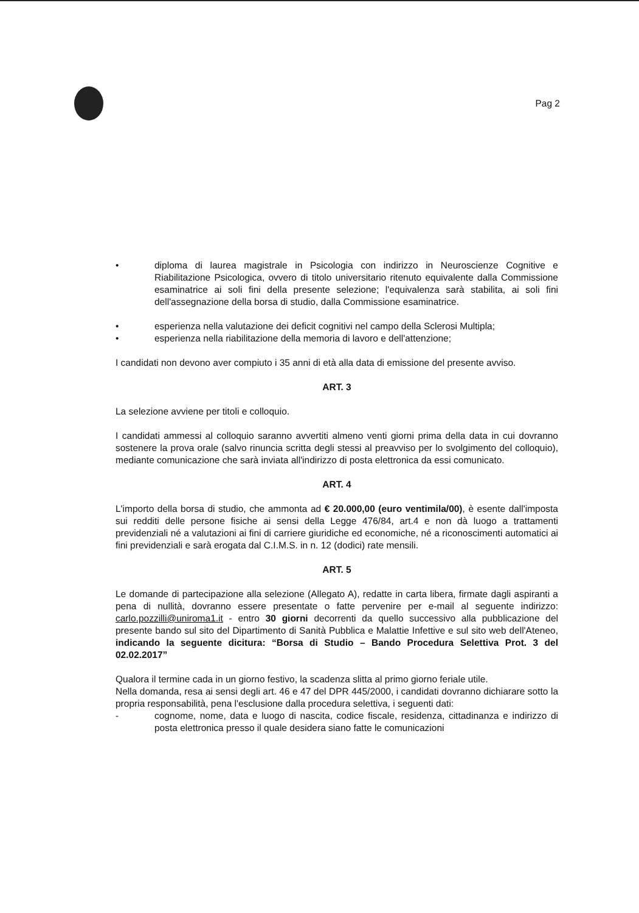Pag 2
• diploma di laurea magistrale in Psicologia con indirizzo in Neuroscienze Cognitive e Riabilitazione Psicologica, ovvero di titolo universitario ritenuto equivalente dalla Commissione esaminatrice ai soli fini della presente selezione; l'equivalenza sarà stabilita, ai soli fini dell'assegnazione della borsa di studio, dalla Commissione esaminatrice.
• esperienza nella valutazione dei deficit cognitivi nel campo della Sclerosi Multipla;
• esperienza nella riabilitazione della memoria di lavoro e dell'attenzione;
I candidati non devono aver compiuto i 35 anni di età alla data di emissione del presente avviso.
ART. 3
La selezione avviene per titoli e colloquio.
I candidati ammessi al colloquio saranno avvertiti almeno venti giorni prima della data in cui dovranno sostenere la prova orale (salvo rinuncia scritta degli stessi al preavviso per lo svolgimento del colloquio), mediante comunicazione che sarà inviata all'indirizzo di posta elettronica da essi comunicato.
ART. 4
L'importo della borsa di studio, che ammonta ad € 20.000,00 (euro ventimila/00), è esente dall'imposta sui redditi delle persone fisiche ai sensi della Legge 476/84, art.4 e non dà luogo a trattamenti previdenziali né a valutazioni ai fini di carriere giuridiche ed economiche, né a riconoscimenti automatici ai fini previdenziali e sarà erogata dal C.I.M.S. in n. 12 (dodici) rate mensili.
ART. 5
Le domande di partecipazione alla selezione (Allegato A), redatte in carta libera, firmate dagli aspiranti a pena di nullità, dovranno essere presentate o fatte pervenire per e-mail al seguente indirizzo: carlo.pozzilli@uniroma1.it - entro 30 giorni decorrenti da quello successivo alla pubblicazione del presente bando sul sito del Dipartimento di Sanità Pubblica e Malattie Infettive e sul sito web dell'Ateneo, indicando la seguente dicitura: “Borsa di Studio – Bando Procedura Selettiva Prot. 3 del 02.02.2017”
Qualora il termine cada in un giorno festivo, la scadenza slitta al primo giorno feriale utile.
Nella domanda, resa ai sensi degli art. 46 e 47 del DPR 445/2000, i candidati dovranno dichiarare sotto la propria responsabilità, pena l'esclusione dalla procedura selettiva, i seguenti dati:
- cognome, nome, data e luogo di nascita, codice fiscale, residenza, cittadinanza e indirizzo di posta elettronica presso il quale desidera siano fatte le comunicazioni